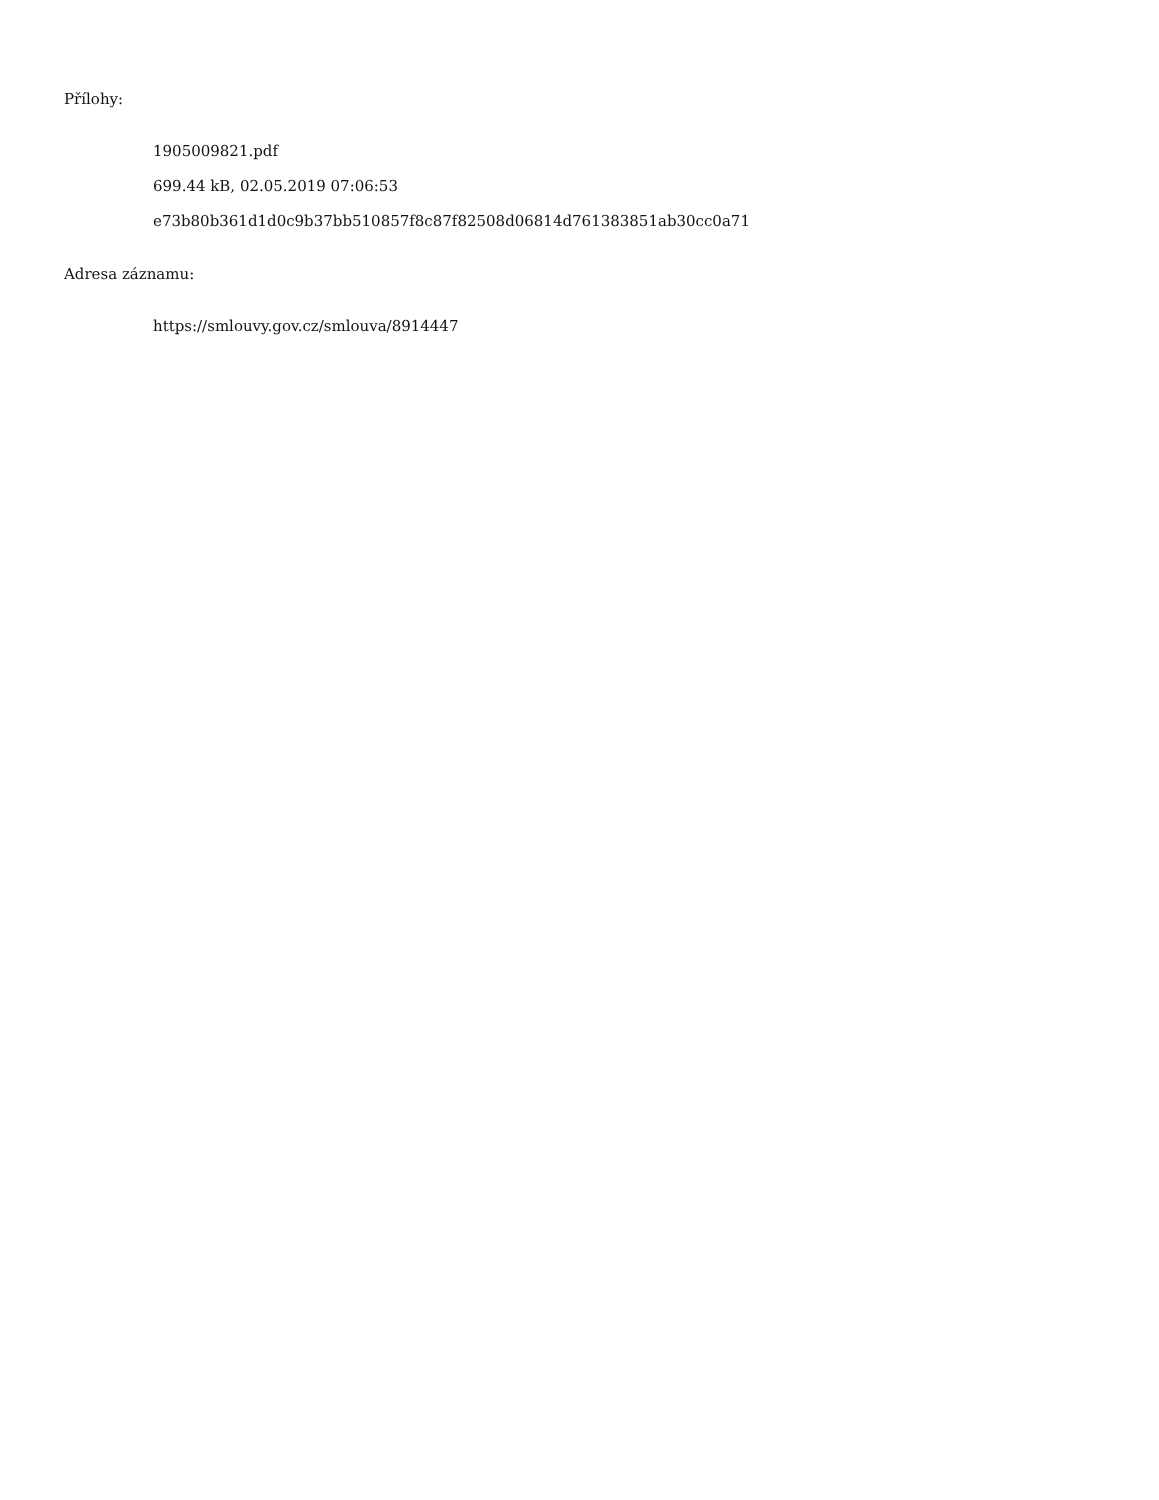Přílohy:
1905009821.pdf
699.44 kB, 02.05.2019 07:06:53
e73b80b361d1d0c9b37bb510857f8c87f82508d06814d761383851ab30cc0a71
Adresa záznamu:
https://smlouvy.gov.cz/smlouva/8914447